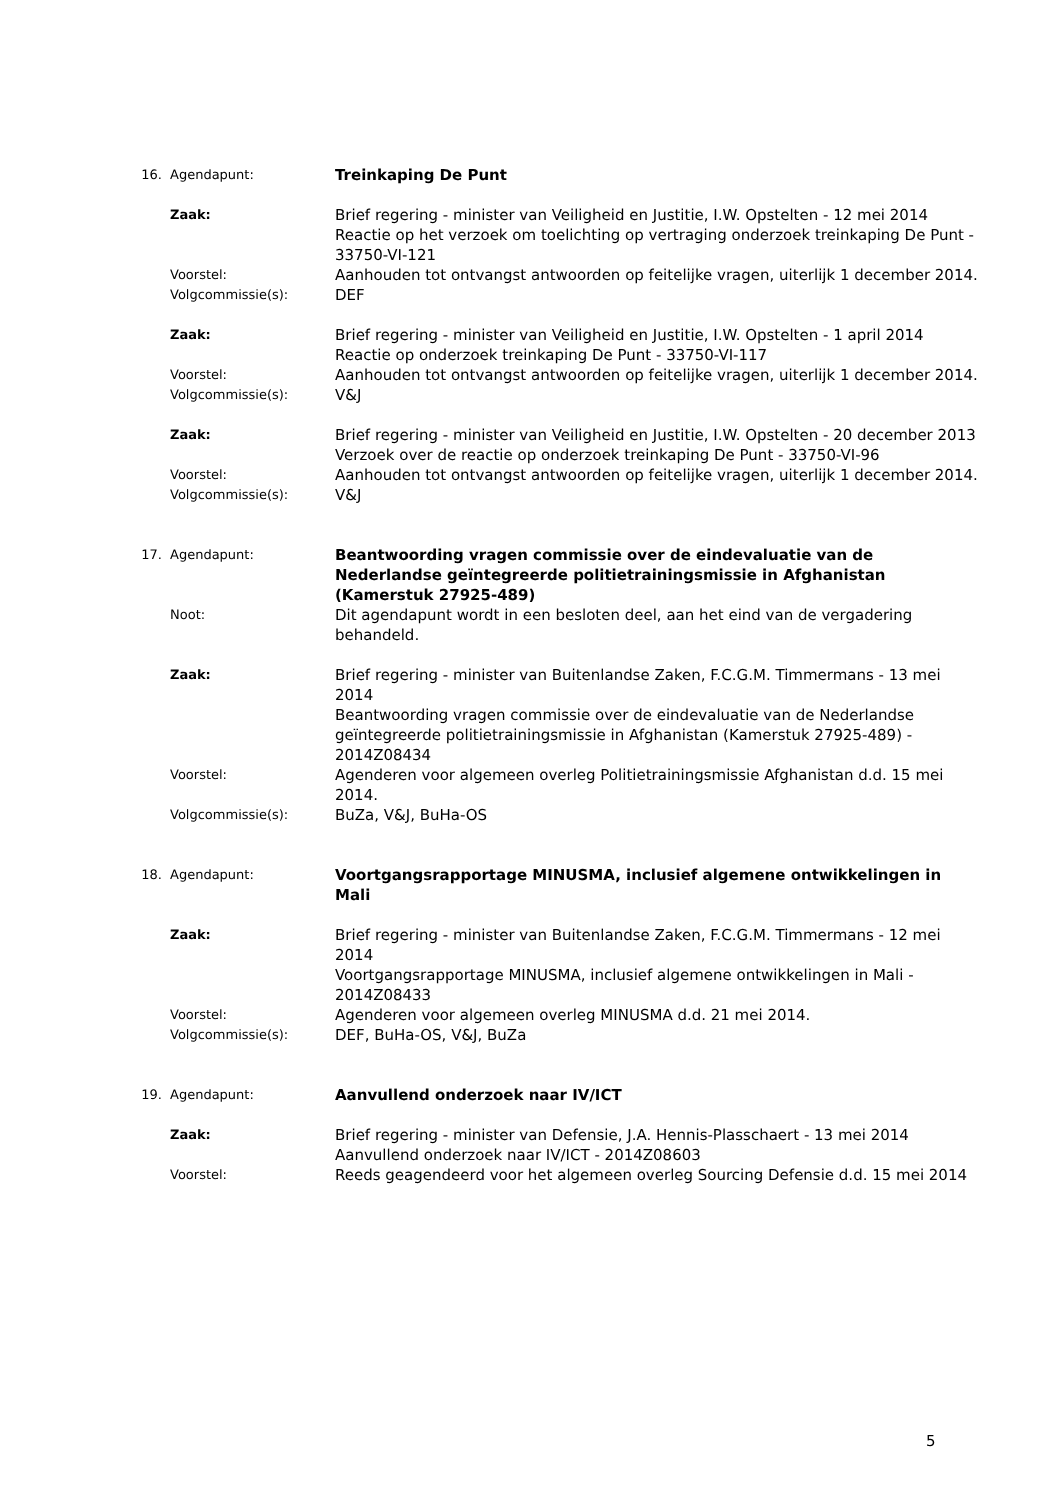16. Agendapunt:
Treinkaping De Punt
Zaak:
Brief regering - minister van Veiligheid en Justitie, I.W. Opstelten - 12 mei 2014
Reactie op het verzoek om toelichting op vertraging onderzoek treinkaping De Punt - 33750-VI-121
Voorstel:
Aanhouden tot ontvangst antwoorden op feitelijke vragen, uiterlijk 1 december 2014.
Volgcommissie(s):
DEF
Zaak:
Brief regering - minister van Veiligheid en Justitie, I.W. Opstelten - 1 april 2014
Reactie op onderzoek treinkaping De Punt - 33750-VI-117
Voorstel:
Aanhouden tot ontvangst antwoorden op feitelijke vragen, uiterlijk 1 december 2014.
Volgcommissie(s):
V&J
Zaak:
Brief regering - minister van Veiligheid en Justitie, I.W. Opstelten - 20 december 2013
Verzoek over de reactie op onderzoek treinkaping De Punt - 33750-VI-96
Voorstel:
Aanhouden tot ontvangst antwoorden op feitelijke vragen, uiterlijk 1 december 2014.
Volgcommissie(s):
V&J
17. Agendapunt:
Beantwoording vragen commissie over de eindevaluatie van de Nederlandse geïntegreerde politietrainingsmissie in Afghanistan (Kamerstuk 27925-489)
Noot:
Dit agendapunt wordt in een besloten deel, aan het eind van de vergadering behandeld.
Zaak:
Brief regering - minister van Buitenlandse Zaken, F.C.G.M. Timmermans - 13 mei 2014
Beantwoording vragen commissie over de eindevaluatie van de Nederlandse geïntegreerde politietrainingsmissie in Afghanistan (Kamerstuk 27925-489) - 2014Z08434
Voorstel:
Agenderen voor algemeen overleg Politietrainingsmissie Afghanistan d.d. 15 mei 2014.
Volgcommissie(s):
BuZa, V&J, BuHa-OS
18. Agendapunt:
Voortgangsrapportage MINUSMA, inclusief algemene ontwikkelingen in Mali
Zaak:
Brief regering - minister van Buitenlandse Zaken, F.C.G.M. Timmermans - 12 mei 2014
Voortgangsrapportage MINUSMA, inclusief algemene ontwikkelingen in Mali - 2014Z08433
Voorstel:
Agenderen voor algemeen overleg MINUSMA d.d. 21 mei 2014.
Volgcommissie(s):
DEF, BuHa-OS, V&J, BuZa
19. Agendapunt:
Aanvullend onderzoek naar IV/ICT
Zaak:
Brief regering - minister van Defensie, J.A. Hennis-Plasschaert - 13 mei 2014
Aanvullend onderzoek naar IV/ICT - 2014Z08603
Voorstel:
Reeds geagendeerd voor het algemeen overleg Sourcing Defensie d.d. 15 mei 2014
5